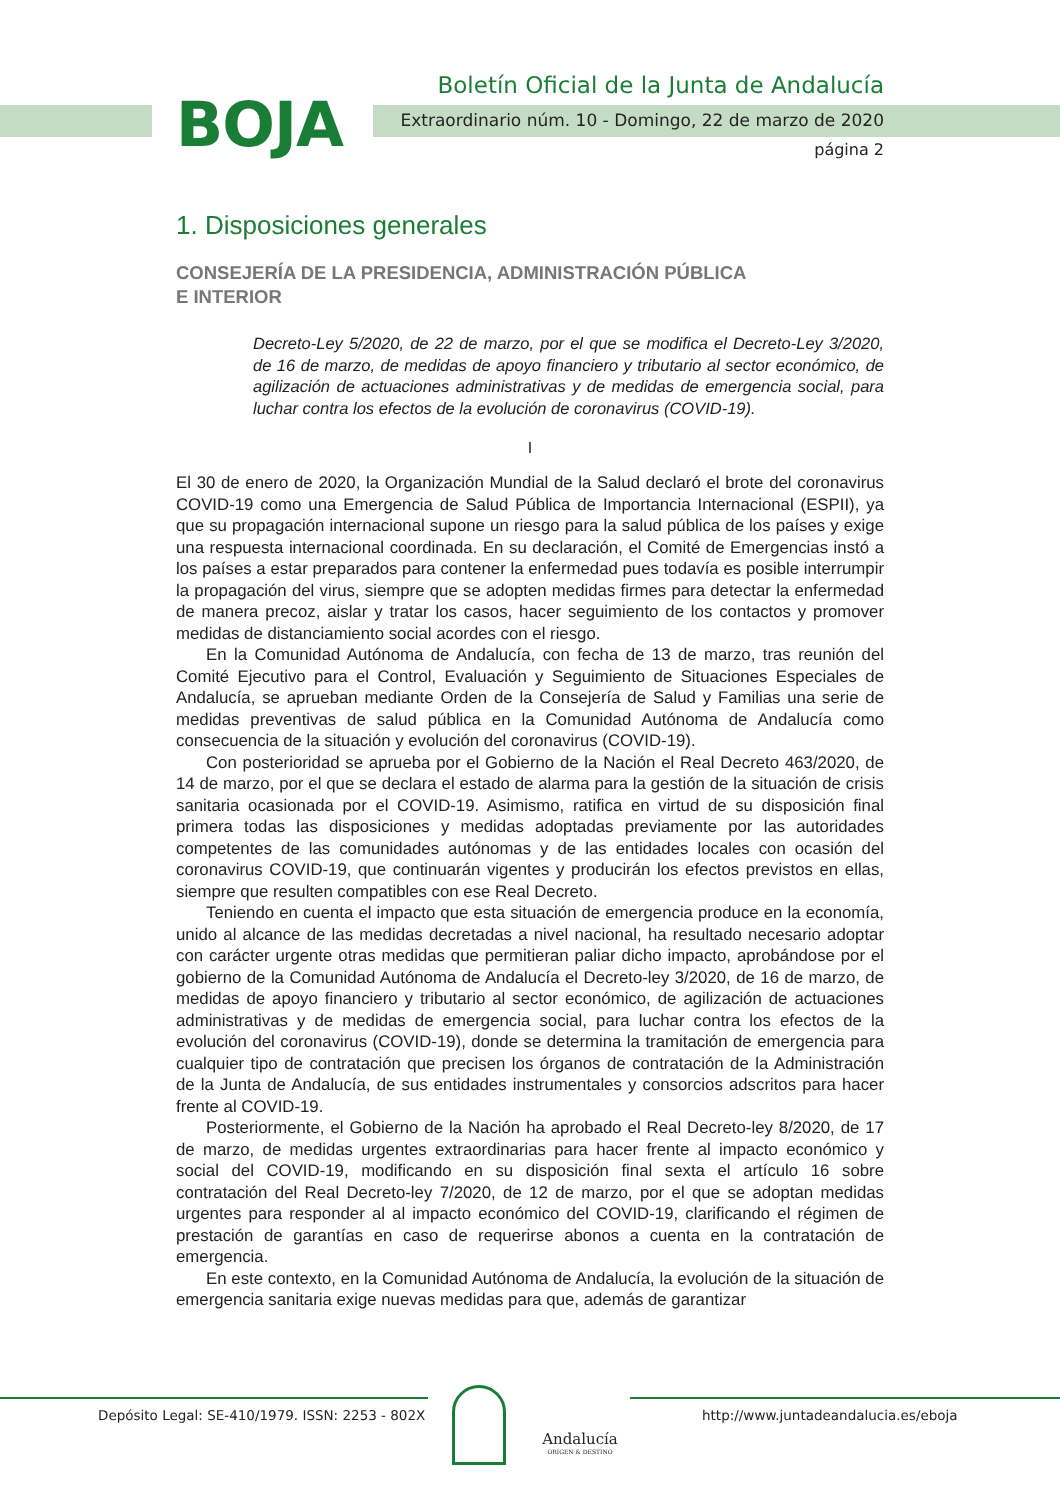BOJA
Boletín Oficial de la Junta de Andalucía
Extraordinario núm. 10 - Domingo, 22 de marzo de 2020
página 2
1. Disposiciones generales
CONSEJERÍA DE LA PRESIDENCIA, ADMINISTRACIÓN PÚBLICA
E INTERIOR
Decreto-Ley 5/2020, de 22 de marzo, por el que se modifica el Decreto-Ley 3/2020, de 16 de marzo, de medidas de apoyo financiero y tributario al sector económico, de agilización de actuaciones administrativas y de medidas de emergencia social, para luchar contra los efectos de la evolución de coronavirus (COVID-19).
I
El 30 de enero de 2020, la Organización Mundial de la Salud declaró el brote del coronavirus COVID-19 como una Emergencia de Salud Pública de Importancia Internacional (ESPII), ya que su propagación internacional supone un riesgo para la salud pública de los países y exige una respuesta internacional coordinada. En su declaración, el Comité de Emergencias instó a los países a estar preparados para contener la enfermedad pues todavía es posible interrumpir la propagación del virus, siempre que se adopten medidas firmes para detectar la enfermedad de manera precoz, aislar y tratar los casos, hacer seguimiento de los contactos y promover medidas de distanciamiento social acordes con el riesgo.
En la Comunidad Autónoma de Andalucía, con fecha de 13 de marzo, tras reunión del Comité Ejecutivo para el Control, Evaluación y Seguimiento de Situaciones Especiales de Andalucía, se aprueban mediante Orden de la Consejería de Salud y Familias una serie de medidas preventivas de salud pública en la Comunidad Autónoma de Andalucía como consecuencia de la situación y evolución del coronavirus (COVID-19).
Con posterioridad se aprueba por el Gobierno de la Nación el Real Decreto 463/2020, de 14 de marzo, por el que se declara el estado de alarma para la gestión de la situación de crisis sanitaria ocasionada por el COVID-19. Asimismo, ratifica en virtud de su disposición final primera todas las disposiciones y medidas adoptadas previamente por las autoridades competentes de las comunidades autónomas y de las entidades locales con ocasión del coronavirus COVID-19, que continuarán vigentes y producirán los efectos previstos en ellas, siempre que resulten compatibles con ese Real Decreto.
Teniendo en cuenta el impacto que esta situación de emergencia produce en la economía, unido al alcance de las medidas decretadas a nivel nacional, ha resultado necesario adoptar con carácter urgente otras medidas que permitieran paliar dicho impacto, aprobándose por el gobierno de la Comunidad Autónoma de Andalucía el Decreto-ley 3/2020, de 16 de marzo, de medidas de apoyo financiero y tributario al sector económico, de agilización de actuaciones administrativas y de medidas de emergencia social, para luchar contra los efectos de la evolución del coronavirus (COVID-19), donde se determina la tramitación de emergencia para cualquier tipo de contratación que precisen los órganos de contratación de la Administración de la Junta de Andalucía, de sus entidades instrumentales y consorcios adscritos para hacer frente al COVID-19.
Posteriormente, el Gobierno de la Nación ha aprobado el Real Decreto-ley 8/2020, de 17 de marzo, de medidas urgentes extraordinarias para hacer frente al impacto económico y social del COVID-19, modificando en su disposición final sexta el artículo 16 sobre contratación del Real Decreto-ley 7/2020, de 12 de marzo, por el que se adoptan medidas urgentes para responder al al impacto económico del COVID-19, clarificando el régimen de prestación de garantías en caso de requerirse abonos a cuenta en la contratación de emergencia.
En este contexto, en la Comunidad Autónoma de Andalucía, la evolución de la situación de emergencia sanitaria exige nuevas medidas para que, además de garantizar
Depósito Legal: SE-410/1979. ISSN: 2253 - 802X
Andalucía
ORIGEN & DESTINO
http://www.juntadeandalucia.es/eboja